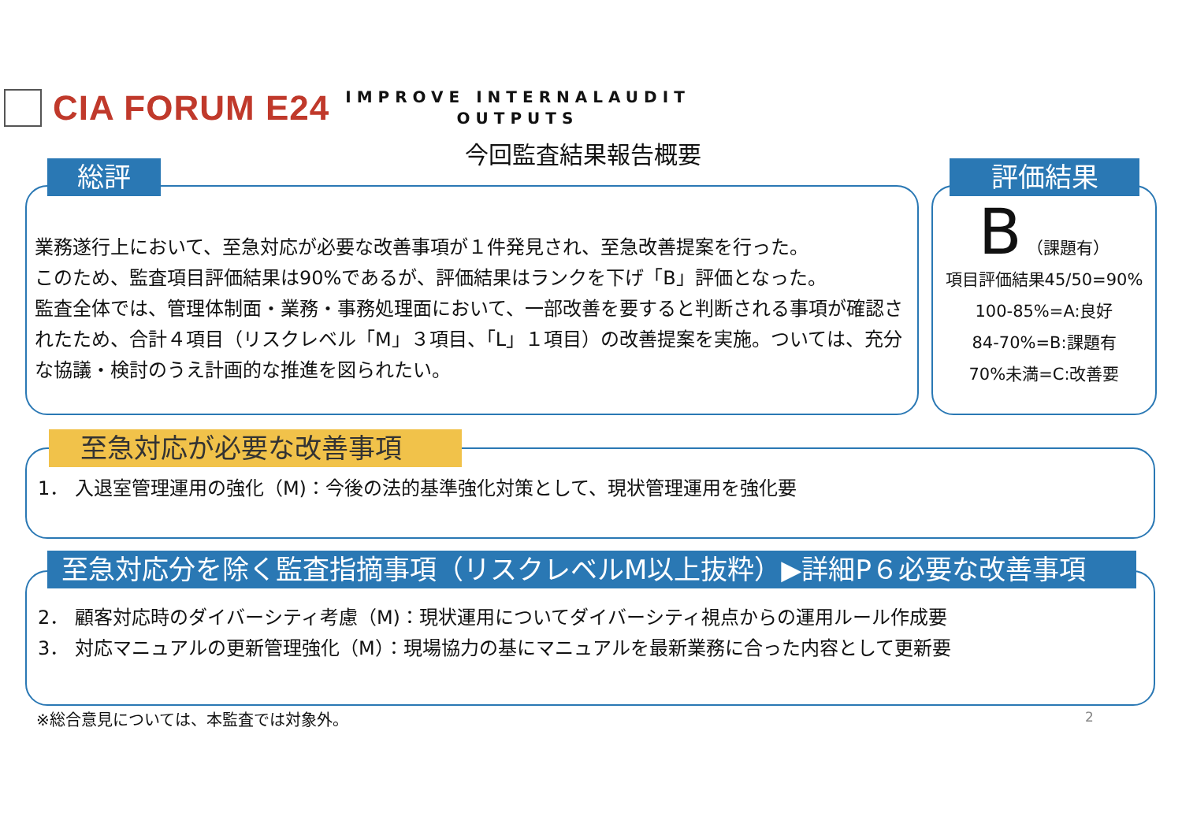CIA FORUM E24
IMPROVE INTERNALAUDIT
OUTPUTS
今回監査結果報告概要
総評
業務遂行上において、至急対応が必要な改善事項が１件発見され、至急改善提案を行った。
このため、監査項目評価結果は90%であるが、評価結果はランクを下げ「B」評価となった。
監査全体では、管理体制面・業務・事務処理面において、一部改善を要すると判断される事項が確認されたため、合計４項目（リスクレベル「M」３項目、「L」１項目）の改善提案を実施。ついては、充分な協議・検討のうえ計画的な推進を図られたい。
評価結果
B （課題有）
項目評価結果45/50=90%
100-85%=A:良好
84-70%=B:課題有
70%未満=C:改善要
至急対応が必要な改善事項
1． 入退室管理運用の強化（M)：今後の法的基準強化対策として、現状管理運用を強化要
至急対応分を除く監査指摘事項（リスクレベルM以上抜粋）▶詳細P６必要な改善事項
2． 顧客対応時のダイバーシティ考慮（M)：現状運用についてダイバーシティ視点からの運用ルール作成要
3． 対応マニュアルの更新管理強化（M）：現場協力の基にマニュアルを最新業務に合った内容として更新要
※総合意見については、本監査では対象外。
2